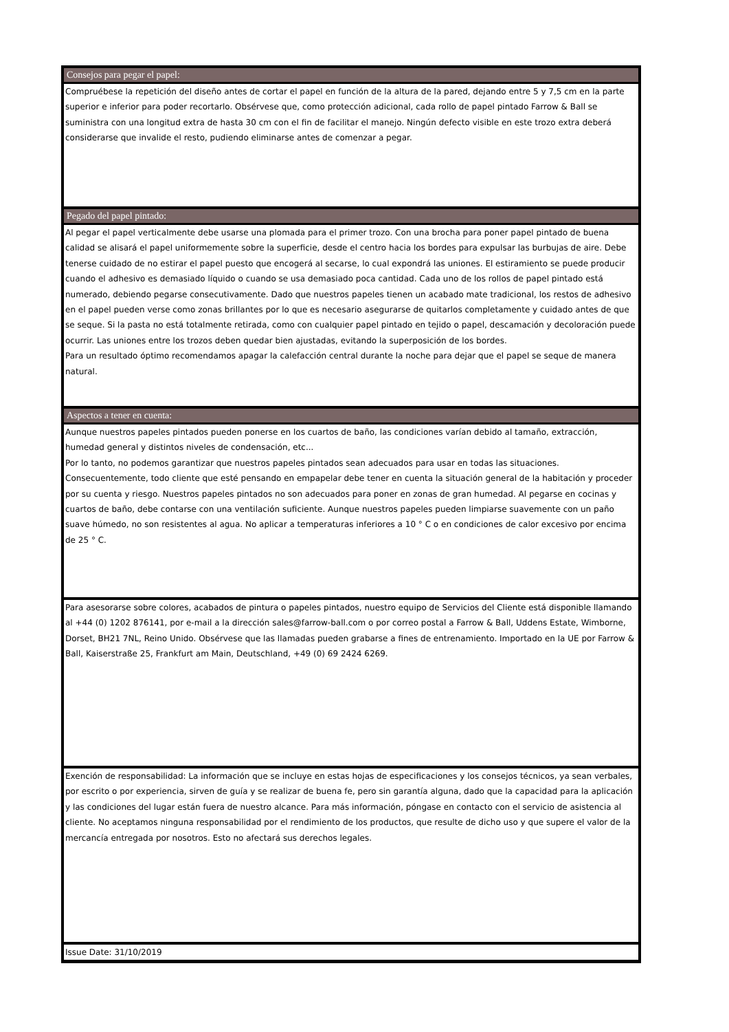Consejos para pegar el papel:
Compruébese la repetición del diseño antes de cortar el papel en función de la altura de la pared, dejando entre 5 y 7,5 cm en la parte superior e inferior para poder recortarlo. Obsérvese que, como protección adicional, cada rollo de papel pintado Farrow & Ball se suministra con una longitud extra de hasta 30 cm con el fin de facilitar el manejo. Ningún defecto visible en este trozo extra deberá considerarse que invalide el resto, pudiendo eliminarse antes de comenzar a pegar.
Pegado del papel pintado:
Al pegar el papel verticalmente debe usarse una plomada para el primer trozo. Con una brocha para poner papel pintado de buena calidad se alisará el papel uniformemente sobre la superficie, desde el centro hacia los bordes para expulsar las burbujas de aire. Debe tenerse cuidado de no estirar el papel puesto que encogerá al secarse, lo cual expondrá las uniones. El estiramiento se puede producir cuando el adhesivo es demasiado líquido o cuando se usa demasiado poca cantidad. Cada uno de los rollos de papel pintado está numerado, debiendo pegarse consecutivamente. Dado que nuestros papeles tienen un acabado mate tradicional, los restos de adhesivo en el papel pueden verse como zonas brillantes por lo que es necesario asegurarse de quitarlos completamente y cuidado antes de que se seque. Si la pasta no está totalmente retirada, como con cualquier papel pintado en tejido o papel, descamación y decoloración puede ocurrir. Las uniones entre los trozos deben quedar bien ajustadas, evitando la superposición de los bordes.
Para un resultado óptimo recomendamos apagar la calefacción central durante la noche para dejar que el papel se seque de manera natural.
Aspectos a tener en cuenta:
Aunque nuestros papeles pintados pueden ponerse en los cuartos de baño, las condiciones varían debido al tamaño, extracción, humedad general y distintos niveles de condensación, etc...
Por lo tanto, no podemos garantizar que nuestros papeles pintados sean adecuados para usar en todas las situaciones.
Consecuentemente, todo cliente que esté pensando en empapelar debe tener en cuenta la situación general de la habitación y proceder por su cuenta y riesgo. Nuestros papeles pintados no son adecuados para poner en zonas de gran humedad. Al pegarse en cocinas y cuartos de baño, debe contarse con una ventilación suficiente. Aunque nuestros papeles pueden limpiarse suavemente con un paño suave húmedo, no son resistentes al agua. No aplicar a temperaturas inferiores a 10 ° C o en condiciones de calor excesivo por encima de 25 ° C.
Para asesorarse sobre colores, acabados de pintura o papeles pintados, nuestro equipo de Servicios del Cliente está disponible llamando al +44 (0) 1202 876141, por e-mail a la dirección sales@farrow-ball.com o por correo postal a Farrow & Ball, Uddens Estate, Wimborne, Dorset, BH21 7NL, Reino Unido. Obsérvese que las llamadas pueden grabarse a fines de entrenamiento. Importado en la UE por Farrow & Ball, Kaiserstraße 25, Frankfurt am Main, Deutschland, +49 (0) 69 2424 6269.
Exención de responsabilidad: La información que se incluye en estas hojas de especificaciones y los consejos técnicos, ya sean verbales, por escrito o por experiencia, sirven de guía y se realizar de buena fe, pero sin garantía alguna, dado que la capacidad para la aplicación y las condiciones del lugar están fuera de nuestro alcance. Para más información, póngase en contacto con el servicio de asistencia al cliente. No aceptamos ninguna responsabilidad por el rendimiento de los productos, que resulte de dicho uso y que supere el valor de la mercancía entregada por nosotros. Esto no afectará sus derechos legales.
Issue Date: 31/10/2019